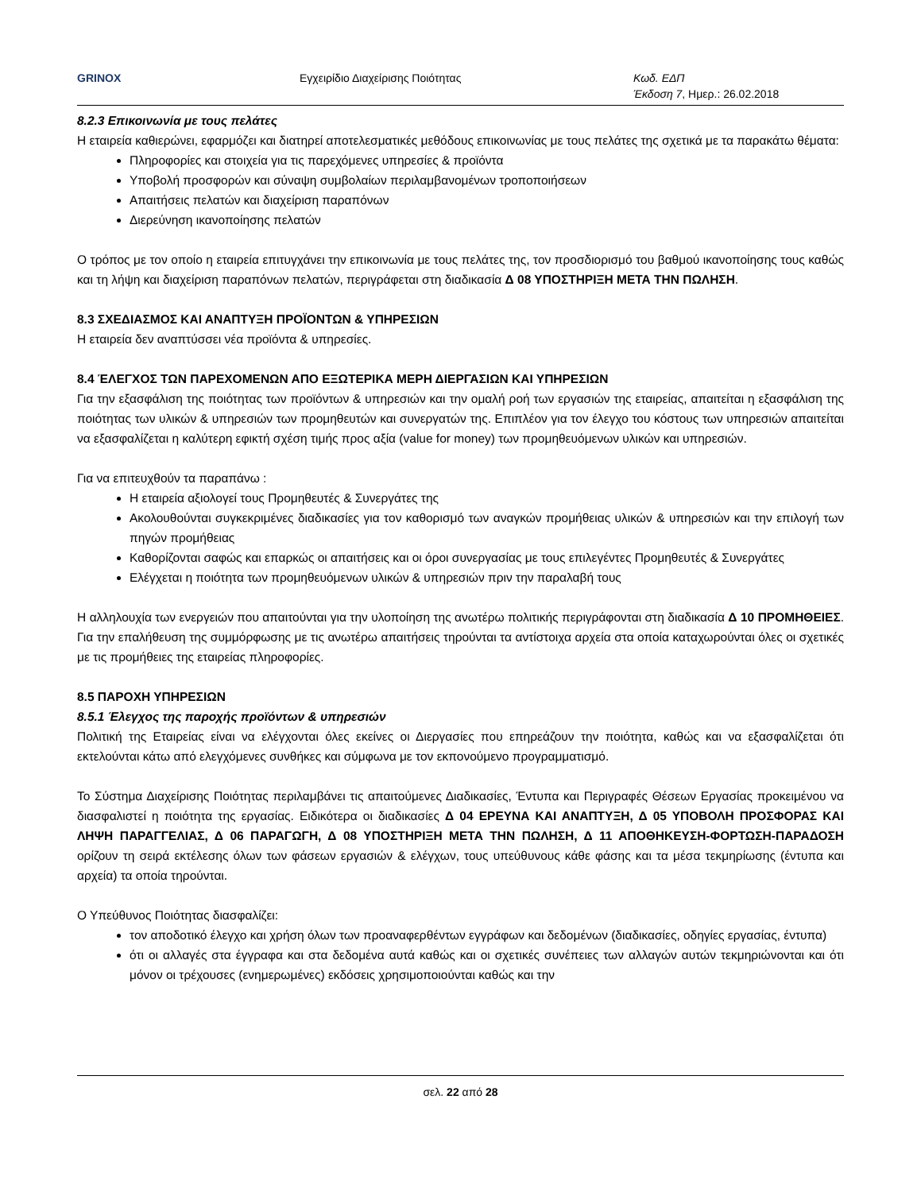GRINOX Εγχειρίδιο Διαχείρισης Ποιότητας Κωδ. ΕΔΠ
Έκδοση 7, Ημερ.: 26.02.2018
8.2.3 Επικοινωνία με τους πελάτες
Η εταιρεία καθιερώνει, εφαρμόζει και διατηρεί αποτελεσματικές μεθόδους επικοινωνίας με τους πελάτες της σχετικά με τα παρακάτω θέματα:
Πληροφορίες και στοιχεία για τις παρεχόμενες υπηρεσίες & προϊόντα
Υποβολή προσφορών και σύναψη συμβολαίων περιλαμβανομένων τροποποιήσεων
Απαιτήσεις πελατών και διαχείριση παραπόνων
Διερεύνηση ικανοποίησης πελατών
Ο τρόπος με τον οποίο η εταιρεία επιτυγχάνει την επικοινωνία με τους πελάτες της, τον προσδιορισμό του βαθμού ικανοποίησης τους καθώς και τη λήψη και διαχείριση παραπόνων πελατών, περιγράφεται στη διαδικασία Δ 08 ΥΠΟΣΤΗΡΙΞΗ ΜΕΤΑ ΤΗΝ ΠΩΛΗΣΗ.
8.3 ΣΧΕΔΙΑΣΜΟΣ ΚΑΙ ΑΝΑΠΤΥΞΗ ΠΡΟΪΟΝΤΩΝ & ΥΠΗΡΕΣΙΩΝ
Η εταιρεία δεν αναπτύσσει νέα προϊόντα & υπηρεσίες.
8.4 ΈΛΕΓΧΟΣ ΤΩΝ ΠΑΡΕΧΟΜΕΝΩΝ ΑΠΟ ΕΞΩΤΕΡΙΚΑ ΜΕΡΗ ΔΙΕΡΓΑΣΙΩΝ ΚΑΙ ΥΠΗΡΕΣΙΩΝ
Για την εξασφάλιση της ποιότητας των προϊόντων & υπηρεσιών και την ομαλή ροή των εργασιών της εταιρείας, απαιτείται η εξασφάλιση της ποιότητας των υλικών & υπηρεσιών των προμηθευτών και συνεργατών της. Επιπλέον για τον έλεγχο του κόστους των υπηρεσιών απαιτείται να εξασφαλίζεται η καλύτερη εφικτή σχέση τιμής προς αξία (value for money) των προμηθευόμενων υλικών και υπηρεσιών.
Για να επιτευχθούν τα παραπάνω :
Η εταιρεία αξιολογεί τους Προμηθευτές & Συνεργάτες της
Ακολουθούνται συγκεκριμένες διαδικασίες για τον καθορισμό των αναγκών προμήθειας υλικών & υπηρεσιών και την επιλογή των πηγών προμήθειας
Καθορίζονται σαφώς και επαρκώς οι απαιτήσεις και οι όροι συνεργασίας με τους επιλεγέντες Προμηθευτές & Συνεργάτες
Ελέγχεται η ποιότητα των προμηθευόμενων υλικών & υπηρεσιών πριν την παραλαβή τους
Η αλληλουχία των ενεργειών που απαιτούνται για την υλοποίηση της ανωτέρω πολιτικής περιγράφονται στη διαδικασία Δ 10 ΠΡΟΜΗΘΕΙΕΣ. Για την επαλήθευση της συμμόρφωσης με τις ανωτέρω απαιτήσεις τηρούνται τα αντίστοιχα αρχεία στα οποία καταχωρούνται όλες οι σχετικές με τις προμήθειες της εταιρείας πληροφορίες.
8.5 ΠΑΡΟΧΗ ΥΠΗΡΕΣΙΩΝ
8.5.1 Έλεγχος της παροχής προϊόντων & υπηρεσιών
Πολιτική της Εταιρείας είναι να ελέγχονται όλες εκείνες οι Διεργασίες που επηρεάζουν την ποιότητα, καθώς και να εξασφαλίζεται ότι εκτελούνται κάτω από ελεγχόμενες συνθήκες και σύμφωνα με τον εκπονούμενο προγραμματισμό.
Το Σύστημα Διαχείρισης Ποιότητας περιλαμβάνει τις απαιτούμενες Διαδικασίες, Έντυπα και Περιγραφές Θέσεων Εργασίας προκειμένου να διασφαλιστεί η ποιότητα της εργασίας. Ειδικότερα οι διαδικασίες Δ 04 ΕΡΕΥΝΑ ΚΑΙ ΑΝΑΠΤΥΞΗ, Δ 05 ΥΠΟΒΟΛΗ ΠΡΟΣΦΟΡΑΣ ΚΑΙ ΛΗΨΗ ΠΑΡΑΓΓΕΛΙΑΣ, Δ 06 ΠΑΡΑΓΩΓΗ, Δ 08 ΥΠΟΣΤΗΡΙΞΗ ΜΕΤΑ ΤΗΝ ΠΩΛΗΣΗ, Δ 11 ΑΠΟΘΗΚΕΥΣΗ-ΦΟΡΤΩΣΗ-ΠΑΡΑΔΟΣΗ ορίζουν τη σειρά εκτέλεσης όλων των φάσεων εργασιών & ελέγχων, τους υπεύθυνους κάθε φάσης και τα μέσα τεκμηρίωσης (έντυπα και αρχεία) τα οποία τηρούνται.
Ο Υπεύθυνος Ποιότητας διασφαλίζει:
τον αποδοτικό έλεγχο και χρήση όλων των προαναφερθέντων εγγράφων και δεδομένων (διαδικασίες, οδηγίες εργασίας, έντυπα)
ότι οι αλλαγές στα έγγραφα και στα δεδομένα αυτά καθώς και οι σχετικές συνέπειες των αλλαγών αυτών τεκμηριώνονται και ότι μόνον οι τρέχουσες (ενημερωμένες) εκδόσεις χρησιμοποιούνται καθώς και την
σελ. 22 από 28